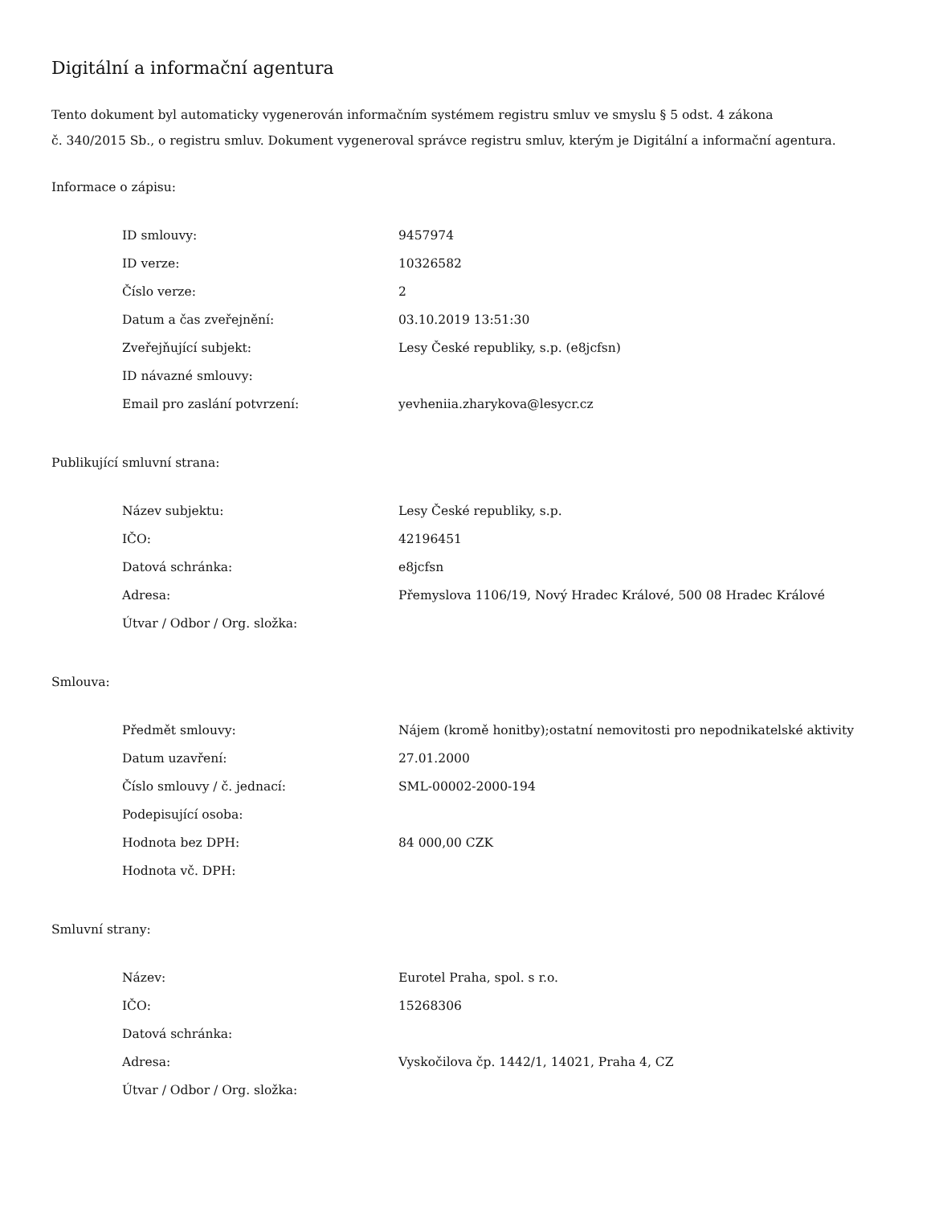Digitální a informační agentura
Tento dokument byl automaticky vygenerován informačním systémem registru smluv ve smyslu § 5 odst. 4 zákona
č. 340/2015 Sb., o registru smluv. Dokument vygeneroval správce registru smluv, kterým je Digitální a informační agentura.
Informace o zápisu:
| ID smlouvy: | 9457974 |
| ID verze: | 10326582 |
| Číslo verze: | 2 |
| Datum a čas zveřejnění: | 03.10.2019 13:51:30 |
| Zveřejňující subjekt: | Lesy České republiky, s.p. (e8jcfsn) |
| ID návazné smlouvy: | |
| Email pro zaslání potvrzení: | yevheniia.zharykova@lesycr.cz |
Publikující smluvní strana:
| Název subjektu: | Lesy České republiky, s.p. |
| IČO: | 42196451 |
| Datová schránka: | e8jcfsn |
| Adresa: | Přemyslova 1106/19, Nový Hradec Králové, 500 08 Hradec Králové |
| Útvar / Odbor / Org. složka: | |
Smlouva:
| Předmět smlouvy: | Nájem (kromě honitby);ostatní nemovitosti pro nepodnikatelské aktivity |
| Datum uzavření: | 27.01.2000 |
| Číslo smlouvy / č. jednací: | SML-00002-2000-194 |
| Podepisující osoba: | |
| Hodnota bez DPH: | 84 000,00 CZK |
| Hodnota vč. DPH: | |
Smluvní strany:
| Název: | Eurotel Praha, spol. s r.o. |
| IČO: | 15268306 |
| Datová schránka: | |
| Adresa: | Vyskočilova čp. 1442/1, 14021, Praha 4, CZ |
| Útvar / Odbor / Org. složka: | |